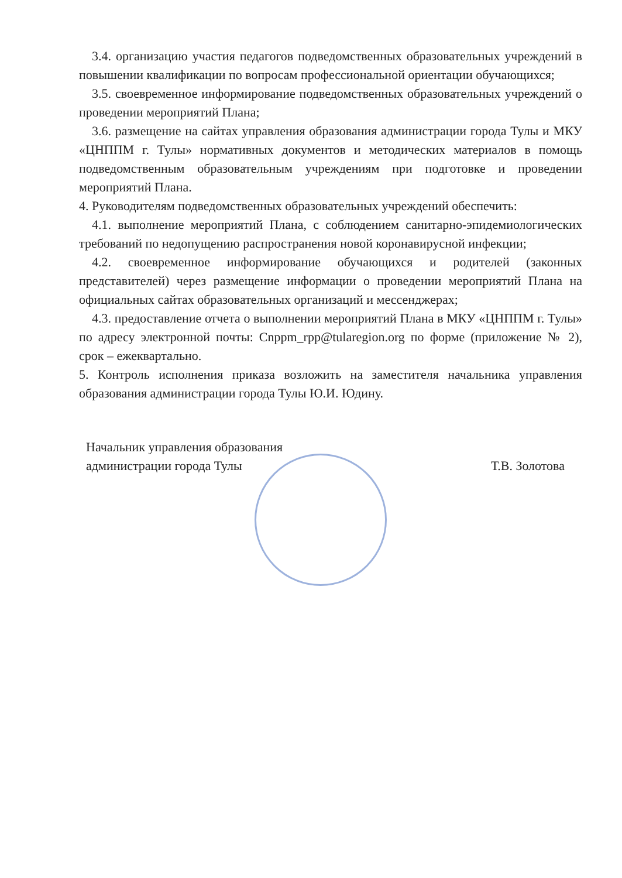3.4. организацию участия педагогов подведомственных образовательных учреждений в повышении квалификации по вопросам профессиональной ориентации обучающихся;
3.5. своевременное информирование подведомственных образовательных учреждений о проведении мероприятий Плана;
3.6. размещение на сайтах управления образования администрации города Тулы и МКУ «ЦНППМ г. Тулы» нормативных документов и методических материалов в помощь подведомственным образовательным учреждениям при подготовке и проведении мероприятий Плана.
4. Руководителям подведомственных образовательных учреждений обеспечить:
4.1. выполнение мероприятий Плана, с соблюдением санитарно-эпидемиологических требований по недопущению распространения новой коронавирусной инфекции;
4.2. своевременное информирование обучающихся и родителей (законных представителей) через размещение информации о проведении мероприятий Плана на официальных сайтах образовательных организаций и мессенджерах;
4.3. предоставление отчета о выполнении мероприятий Плана в МКУ «ЦНППМ г. Тулы» по адресу электронной почты: Cnppm_rpp@tularegion.org по форме (приложение № 2), срок – ежеквартально.
5. Контроль исполнения приказа возложить на заместителя начальника управления образования администрации города Тулы Ю.И. Юдину.
Начальник управления образования
администрации города Тулы
Т.В. Золотова